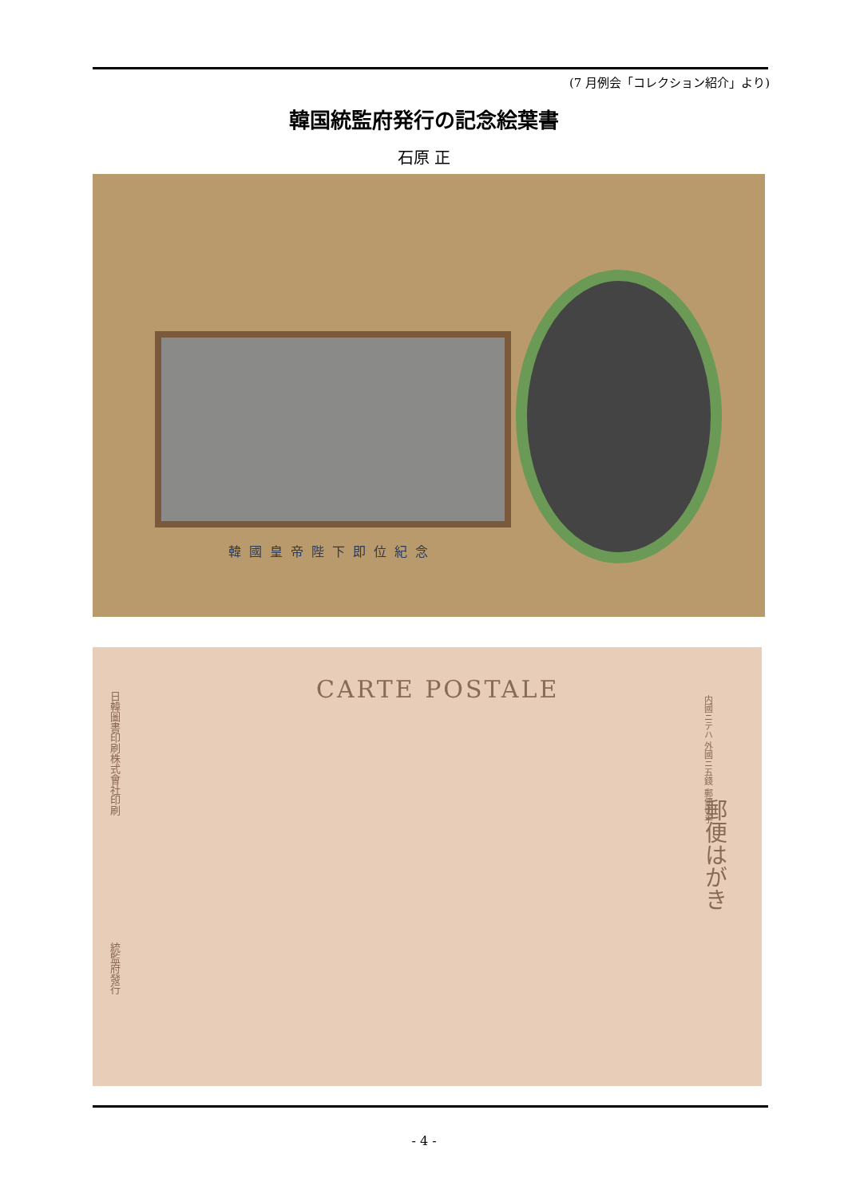(7 月例会「コレクション紹介」より)
韓国統監府発行の記念絵葉書
石原 正
韓國皇帝陛下即位紀念
日韓圖書印刷株式會社印刷
統監府發行
CARTE POSTALE
内國ニテハ 外國ニ五錢 郵便切手
郵便はがき
- 4 -